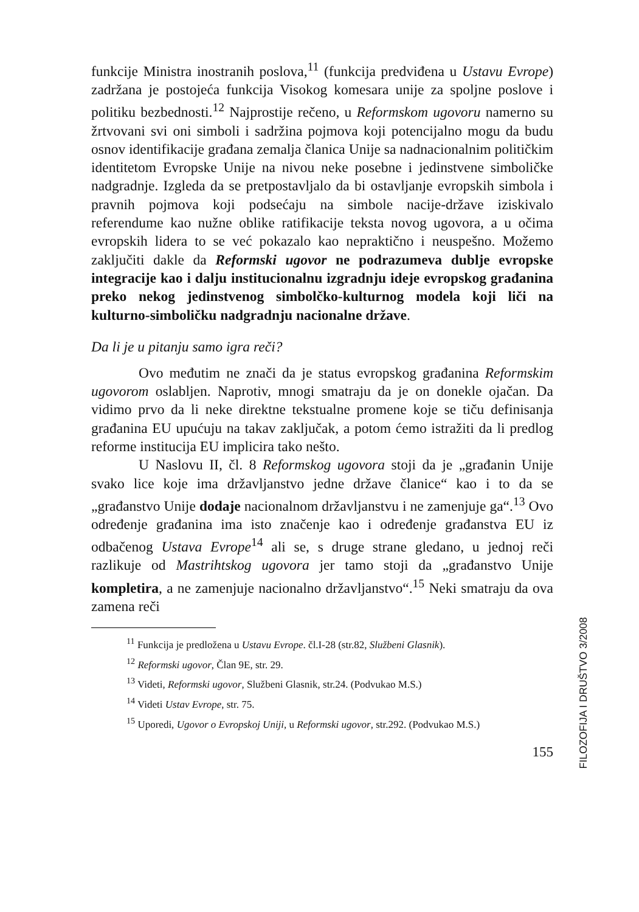funkcije Ministra inostranih poslova,<sup>11</sup> (funkcija predviđena u Ustavu Evrope) zadržana je postojeća funkcija Visokog komesara unije za spoljne poslove i politiku bezbednosti.<sup>12</sup> Najprostije rečeno, u Reformskom ugovoru namerno su žrtvovani svi oni simboli i sadržina pojmova koji potencijalno mogu da budu osnov identifikacije građana zemalja članica Unije sa nadnacionalnim političkim identitetom Evropske Unije na nivou neke posebne i jedinstvene simboličke nadgradnje. Izgleda da se pretpostavljalo da bi ostavljanje evropskih simbola i pravnih pojmova koji podsećaju na simbole nacije-države iziskivalo referendume kao nužne oblike ratifikacije teksta novog ugovora, a u očima evropskih lidera to se već pokazalo kao nepraktično i neuspešno. Možemo zaključiti dakle da Reformski ugovor ne podrazumeva dublje evropske integracije kao i dalju institucionalnu izgradnju ideje evropskog građanina preko nekog jedinstvenog simbolčko-kulturnog modela koji liči na kulturno-simboličku nadgradnju nacionalne države.
Da li je u pitanju samo igra reči?
Ovo međutim ne znači da je status evropskog građanina Reformskim ugovorom oslabljen. Naprotiv, mnogi smatraju da je on donekle ojačan. Da vidimo prvo da li neke direktne tekstualne promene koje se tiču definisanja građanina EU upućuju na takav zaključak, a potom ćemo istražiti da li predlog reforme institucija EU implicira tako nešto.
U Naslovu II, čl. 8 Reformskog ugovora stoji da je „građanin Unije svako lice koje ima državljanstvo jedne države članice“ kao i to da se „građanstvo Unije dodaje nacionalnom državljanstvu i ne zamenjuje ga“.<sup>13</sup> Ovo određenje građanina ima isto značenje kao i određenje građanstva EU iz odbačenog Ustava Evrope<sup>14</sup> ali se, s druge strane gledano, u jednoj reči razlikuje od Mastrihtskog ugovora jer tamo stoji da „građanstvo Unije kompletira, a ne zamenjuje nacionalno državljanstvo“.<sup>15</sup> Neki smatraju da ova zamena reči
<sup>11</sup> Funkcija je predložena u Ustavu Evrope. čl.I-28 (str.82, Službeni Glasnik).
<sup>12</sup> Reformski ugovor, Član 9E, str. 29.
<sup>13</sup> Videti, Reformski ugovor, Službeni Glasnik, str.24. (Podvukao M.S.)
<sup>14</sup> Videti Ustav Evrope, str. 75.
<sup>15</sup> Uporedi, Ugovor o Evropskoj Uniji, u Reformski ugovor, str.292. (Podvukao M.S.)
155
FILOZOFIJA I DRUŠTVO 3/2008